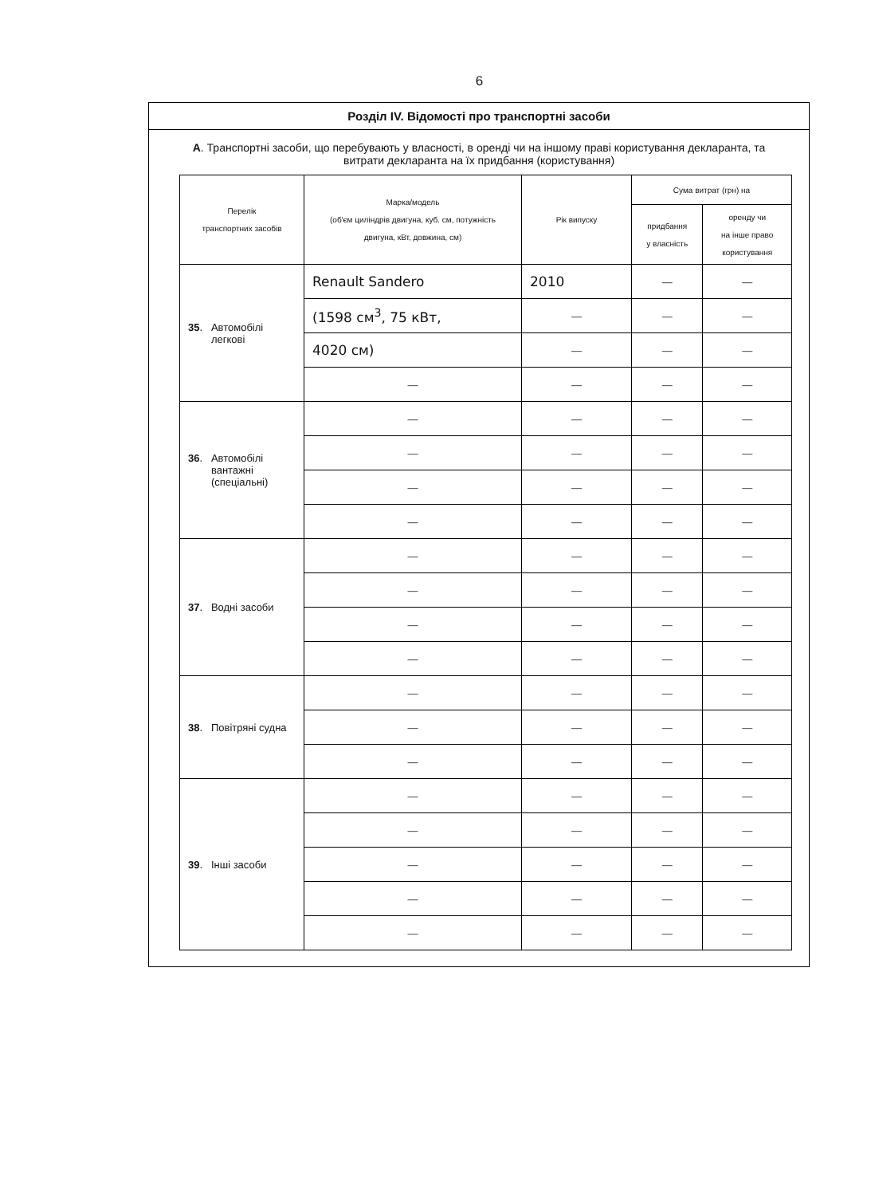6
Розділ IV. Відомості про транспортні засоби
А. Транспортні засоби, що перебувають у власності, в оренді чи на іншому праві користування декларанта, та витрати декларанта на їх придбання (користування)
| Перелік транспортних засобів | Марка/модель (об'єм циліндрів двигуна, куб. см, потужність двигуна, кВт, довжина, см) | Рік випуску | Сума витрат (грн) на | |
| --- | --- | --- | --- | --- |
| | | | придбання у власність | оренду чи на інше право користування |
| 35 . Автомобілі легкові | Renault Sandero | 2010 | — | — |
| | (1598 см<sup>3</sup>, 75 кВт, | — | — | — |
| | 4020 см) | — | — | — |
| | — | — | — | — |
| 36 . Автомобілі вантажні (спеціальні) | — | — | — | — |
| | — | — | — | — |
| | — | — | — | — |
| | — | — | — | — |
| 37 . Водні засоби | — | — | — | — |
| | — | — | — | — |
| | — | — | — | — |
| | — | — | — | — |
| 38 . Повітряні судна | — | — | — | — |
| | — | — | — | — |
| | — | — | — | — |
| 39 . Інші засоби | — | — | — | — |
| | — | — | — | — |
| | — | — | — | — |
| | — | — | — | — |
| | — | — | — | — |